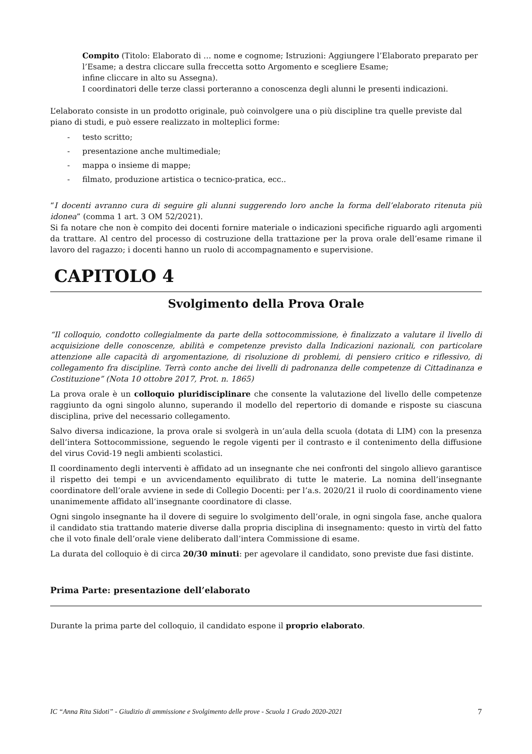Compito (Titolo: Elaborato di … nome e cognome; Istruzioni: Aggiungere l’Elaborato preparato per l’Esame; a destra cliccare sulla freccetta sotto Argomento e scegliere Esame;
infine cliccare in alto su Assegna).
I coordinatori delle terze classi porteranno a conoscenza degli alunni le presenti indicazioni.
L’elaborato consiste in un prodotto originale, può coinvolgere una o più discipline tra quelle previste dal piano di studi, e può essere realizzato in molteplici forme:
- testo scritto;
- presentazione anche multimediale;
- mappa o insieme di mappe;
- filmato, produzione artistica o tecnico-pratica, ecc..
“I docenti avranno cura di seguire gli alunni suggerendo loro anche la forma dell’elaborato ritenuta più idonea” (comma 1 art. 3 OM 52/2021).
Si fa notare che non è compito dei docenti fornire materiale o indicazioni specifiche riguardo agli argomenti da trattare. Al centro del processo di costruzione della trattazione per la prova orale dell’esame rimane il lavoro del ragazzo; i docenti hanno un ruolo di accompagnamento e supervisione.
CAPITOLO 4
Svolgimento della Prova Orale
“Il colloquio, condotto collegialmente da parte della sottocommissione, è finalizzato a valutare il livello di acquisizione delle conoscenze, abilità e competenze previsto dalla Indicazioni nazionali, con particolare attenzione alle capacità di argomentazione, di risoluzione di problemi, di pensiero critico e riflessivo, di collegamento fra discipline. Terrà conto anche dei livelli di padronanza delle competenze di Cittadinanza e Costituzione” (Nota 10 ottobre 2017, Prot. n. 1865)
La prova orale è un colloquio pluridisciplinare che consente la valutazione del livello delle competenze raggiunto da ogni singolo alunno, superando il modello del repertorio di domande e risposte su ciascuna disciplina, prive del necessario collegamento.
Salvo diversa indicazione, la prova orale si svolgerà in un’aula della scuola (dotata di LIM) con la presenza dell’intera Sottocommissione, seguendo le regole vigenti per il contrasto e il contenimento della diffusione del virus Covid-19 negli ambienti scolastici.
Il coordinamento degli interventi è affidato ad un insegnante che nei confronti del singolo allievo garantisce il rispetto dei tempi e un avvicendamento equilibrato di tutte le materie. La nomina dell’insegnante coordinatore dell’orale avviene in sede di Collegio Docenti: per l’a.s. 2020/21 il ruolo di coordinamento viene unanimemente affidato all’insegnante coordinatore di classe.
Ogni singolo insegnante ha il dovere di seguire lo svolgimento dell’orale, in ogni singola fase, anche qualora il candidato stia trattando materie diverse dalla propria disciplina di insegnamento: questo in virtù del fatto che il voto finale dell’orale viene deliberato dall’intera Commissione di esame.
La durata del colloquio è di circa 20/30 minuti: per agevolare il candidato, sono previste due fasi distinte.
Prima Parte: presentazione dell’elaborato
Durante la prima parte del colloquio, il candidato espone il proprio elaborato.
IC “Anna Rita Sidoti” - Giudizio di ammissione e Svolgimento delle prove - Scuola 1 Grado 2020-2021 7